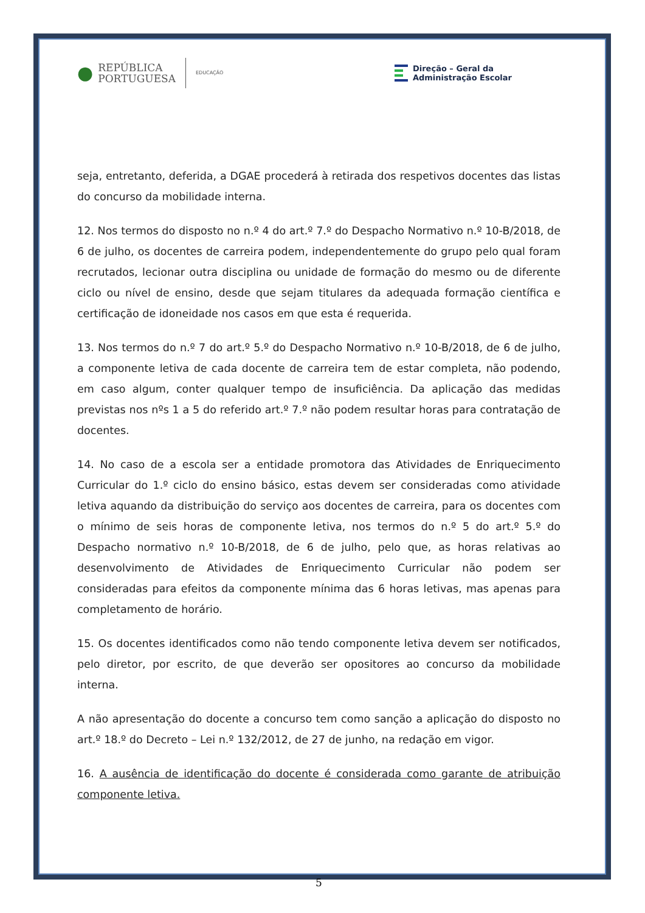● REPÚBLICA
PORTUGUESA EDUCAÇÃO
Direção – Geral da
Administração Escolar
seja, entretanto, deferida, a DGAE procederá à retirada dos respetivos docentes das listas do concurso da mobilidade interna.
12. Nos termos do disposto no n.º 4 do art.º 7.º do Despacho Normativo n.º 10-B/2018, de 6 de julho, os docentes de carreira podem, independentemente do grupo pelo qual foram recrutados, lecionar outra disciplina ou unidade de formação do mesmo ou de diferente ciclo ou nível de ensino, desde que sejam titulares da adequada formação científica e certificação de idoneidade nos casos em que esta é requerida.
13. Nos termos do n.º 7 do art.º 5.º do Despacho Normativo n.º 10-B/2018, de 6 de julho, a componente letiva de cada docente de carreira tem de estar completa, não podendo, em caso algum, conter qualquer tempo de insuficiência. Da aplicação das medidas previstas nos nºs 1 a 5 do referido art.º 7.º não podem resultar horas para contratação de docentes.
14. No caso de a escola ser a entidade promotora das Atividades de Enriquecimento Curricular do 1.º ciclo do ensino básico, estas devem ser consideradas como atividade letiva aquando da distribuição do serviço aos docentes de carreira, para os docentes com o mínimo de seis horas de componente letiva, nos termos do n.º 5 do art.º 5.º do Despacho normativo n.º 10-B/2018, de 6 de julho, pelo que, as horas relativas ao desenvolvimento de Atividades de Enriquecimento Curricular não podem ser consideradas para efeitos da componente mínima das 6 horas letivas, mas apenas para completamento de horário.
15. Os docentes identificados como não tendo componente letiva devem ser notificados, pelo diretor, por escrito, de que deverão ser opositores ao concurso da mobilidade interna.
A não apresentação do docente a concurso tem como sanção a aplicação do disposto no art.º 18.º do Decreto – Lei n.º 132/2012, de 27 de junho, na redação em vigor.
16. A ausência de identificação do docente é considerada como garante de atribuição componente letiva.
5